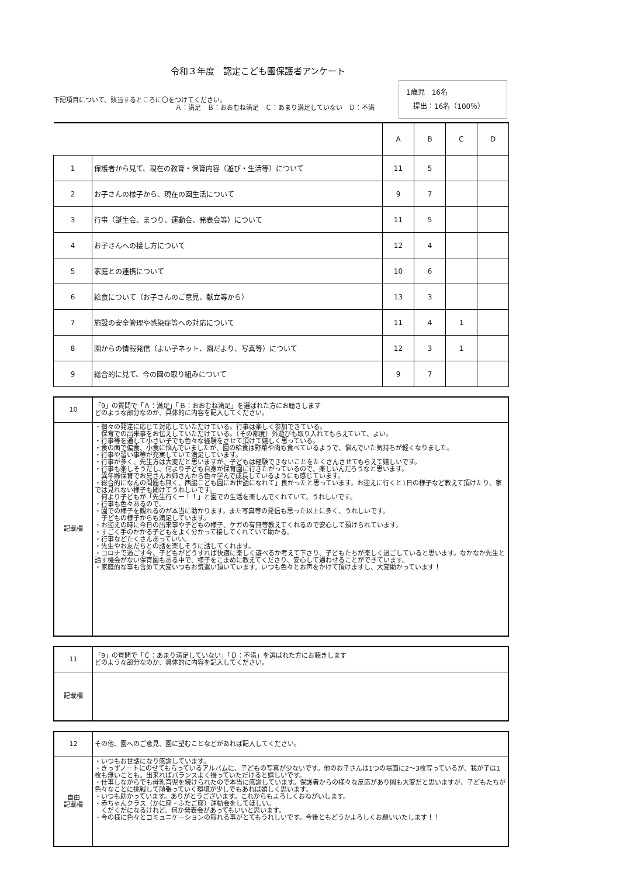令和３年度　認定こども園保護者アンケート
下記項目について、該当するところに〇をつけてください。
　　　　　　　　　　　　　　　　　　　Ａ：満足　Ｂ：おおむね満足　Ｃ：あまり満足していない　Ｄ：不満
1歳児　16名
　提出：16名（100％）
| | | A | B | C | D |
| 1 | 保護者から見て、現在の教育・保育内容（遊び・生活等）について | 11 | 5 | | |
| 2 | お子さんの様子から、現在の園生活について | 9 | 7 | | |
| 3 | 行事（誕生会、まつり、運動会、発表会等）について | 11 | 5 | | |
| 4 | お子さんへの接し方について | 12 | 4 | | |
| 5 | 家庭との連携について | 10 | 6 | | |
| 6 | 給食について（お子さんのご意見、献立等から） | 13 | 3 | | |
| 7 | 施設の安全管理や感染症等への対応について | 11 | 4 | 1 | |
| 8 | 園からの情報発信（よい子ネット、園だより、写真等）について | 12 | 3 | 1 | |
| 9 | 総合的に見て、今の園の取り組みについて | 9 | 7 | | |
| 10 | 「9」の質問で「Ａ：満足」「Ｂ：おおむね満足」を選ばれた方にお聴きします どのような部分なのか、具体的に内容を記入してください。 |
| 記載欄 | ・個々の発達に応じて対応していただけている。行事は楽しく参加できている。 保育での出来事をお伝えしていただけている。（その都度）外遊びも取り入れてもらえていて、よい。 ・行事等を通して小さい子でも色々な経験をさせて頂けて嬉しく思っている。 ・食の面で偏食、小食に悩んでいましたが、園の給食は野菜や肉も食べているようで、悩んでいた気持ちが軽くなりました。 ・行事や習い事等が充実していて満足しています。 ・行事が多く、先生方は大変だと思いますが、子どもは経験できないことをたくさんさせてもらえて嬉しいです。 ・行事も楽しそうだし、何より子ども自身が保育園に行きたがっているので、楽しいんだろうなと思います。 異年齢保育でお兄さんお姉さんから色々学んで成長しているようにも感じています。 ・総合的になんの問題も無く、西脇こども園にお世話になれて」良かったと思っています。お迎えに行くと1日の様子など教えて頂けたり、家では見れない様子も聞けてうれしいです。 何より子どもが「先生行くー！！」と園での生活を楽しんでくれていて、うれしいです。 ・行事も色々あるので。 ・園での様子を観れるのが本当に助かります。また写真等の発信も思った以上に多く、うれしいです。 子どもの様子からも満足しています。 ・お迎えの時に今日の出来事や子どもの様子、ケガの有無等教えてくれるので安心して預けられています。 ・すごく手のかかる子どもをよく分かって接してくれていて助かる。 ・行事などたくさんあっていい。 ・先生やお友だちとの話を楽しそうに話してくれます。 ・コロナで過ごす今、子どもがどうすれば快適に楽しく遊べるか考えて下さり、子どもたちが楽しく過ごしていると思います。なかなか先生と話す機会がない保育園もある中で、様子をこまめに教えてくださり、安心して通わせることができています。 ・家庭的な事も含めて大変いつもお気遣い頂いています。いつも色々とお声をかけて頂けますし、大変助かっています！ |
| 11 | 「9」の質問で「Ｃ：あまり満足していない」「Ｄ：不満」を選ばれた方にお聴きします どのような部分なのか、具体的に内容を記入してください。 |
| 記載欄 | |
| 12 | その他、園へのご意見、園に望むことなどがあれば記入してください。 |
| 自由 記載欄 | ・いつもお世話になり感謝しています。 ・きっずノートにのせてもらっているアルバムに、子どもの写真が少ないです。他のお子さんは1つの場面に2〜3枚写っているが、我が子は1枚も無いことも。出来ればバランスよく撮っていただけると嬉しいです。 ・仕事しながらでも母乳育児を続けられたので本当に感謝しています。保護者からの様々な反応があり園も大変だと思いますが、子どもたちが色々なことに挑戦して頑張っていく環境が少しでもあれば嬉しく思います。 ・いつも助かっています。ありがとうございます。これからもよろしくおねがいします。 ・赤ちゃんクラス（かに座・ふたご座）運動会をしてほしい。 くだくだになるけれど、何か発表会があってもいいと思います。 ・今の様に色々とコミュニケーションの取れる事がとてもうれしいです。今後ともどうかよろしくお願いいたします！！ |